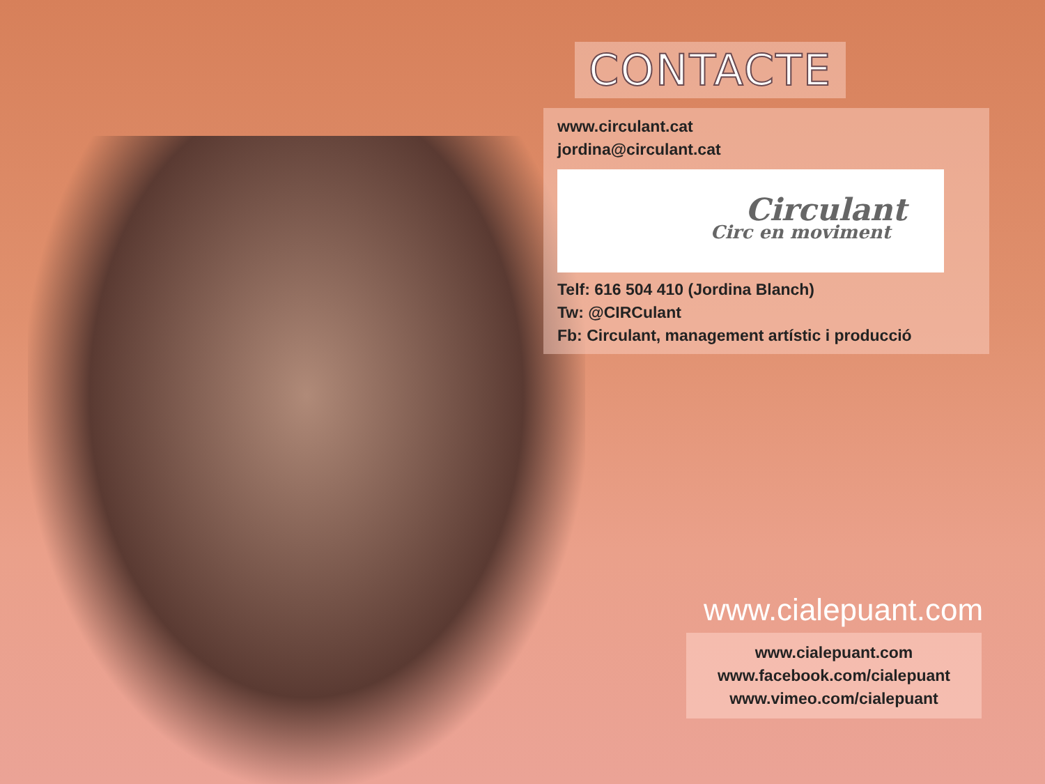CONTACTE
www.circulant.cat
jordina@circulant.cat
Circulant
Circ en moviment
Telf: 616 504 410 (Jordina Blanch)
Tw: @CIRCulant
Fb: Circulant, management artístic i producció
www.cialepuant.com
www.cialepuant.com
www.facebook.com/cialepuant
www.vimeo.com/cialepuant